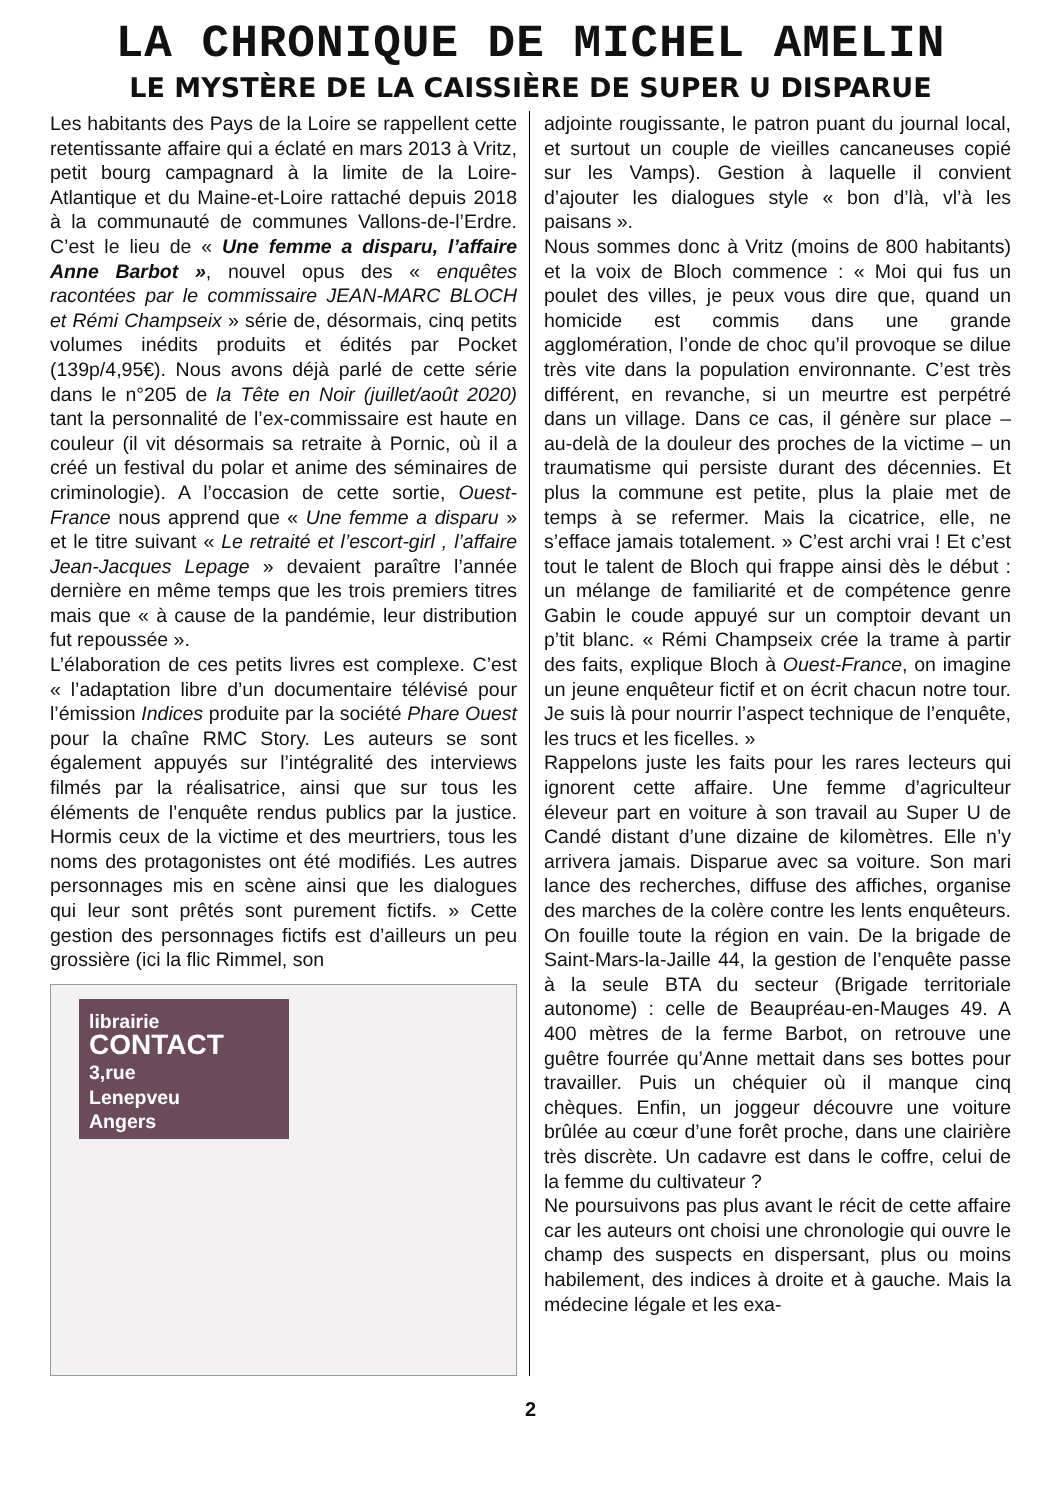LA CHRONIQUE DE MICHEL AMELIN
LE MYSTÈRE DE LA CAISSIÈRE DE SUPER U DISPARUE
Les habitants des Pays de la Loire se rappellent cette retentissante affaire qui a éclaté en mars 2013 à Vritz, petit bourg campagnard à la limite de la Loire-Atlantique et du Maine-et-Loire rattaché depuis 2018 à la communauté de communes Vallons-de-l’Erdre. C’est le lieu de « Une femme a disparu, l’affaire Anne Barbot », nouvel opus des « enquêtes racontées par le commissaire JEAN-MARC BLOCH et Rémi Champseix » série de, désormais, cinq petits volumes inédits produits et édités par Pocket (139p/4,95€). Nous avons déjà parlé de cette série dans le n°205 de la Tête en Noir (juillet/août 2020) tant la personnalité de l’ex-commissaire est haute en couleur (il vit désormais sa retraite à Pornic, où il a créé un festival du polar et anime des séminaires de criminologie). A l’occasion de cette sortie, Ouest-France nous apprend que « Une femme a disparu » et le titre suivant « Le retraité et l’escort-girl , l’affaire Jean-Jacques Lepage » devaient paraître l’année dernière en même temps que les trois premiers titres mais que « à cause de la pandémie, leur distribution fut repoussée ».
L’élaboration de ces petits livres est complexe. C’est « l’adaptation libre d’un documentaire télévisé pour l’émission Indices produite par la société Phare Ouest pour la chaîne RMC Story. Les auteurs se sont également appuyés sur l’intégralité des interviews filmés par la réalisatrice, ainsi que sur tous les éléments de l’enquête rendus publics par la justice. Hormis ceux de la victime et des meurtriers, tous les noms des protagonistes ont été modifiés. Les autres personnages mis en scène ainsi que les dialogues qui leur sont prêtés sont purement fictifs. » Cette gestion des personnages fictifs est d’ailleurs un peu grossière (ici la flic Rimmel, son
librairie
CONTACT
3,rue
Lenepveu
Angers
adjointe rougissante, le patron puant du journal local, et surtout un couple de vieilles cancaneuses copié sur les Vamps). Gestion à laquelle il convient d’ajouter les dialogues style « bon d’là, vl’à les paisans ».
Nous sommes donc à Vritz (moins de 800 habitants) et la voix de Bloch commence : « Moi qui fus un poulet des villes, je peux vous dire que, quand un homicide est commis dans une grande agglomération, l’onde de choc qu’il provoque se dilue très vite dans la population environnante. C’est très différent, en revanche, si un meurtre est perpétré dans un village. Dans ce cas, il génère sur place – au-delà de la douleur des proches de la victime – un traumatisme qui persiste durant des décennies. Et plus la commune est petite, plus la plaie met de temps à se refermer. Mais la cicatrice, elle, ne s’efface jamais totalement. » C’est archi vrai ! Et c’est tout le talent de Bloch qui frappe ainsi dès le début : un mélange de familiarité et de compétence genre Gabin le coude appuyé sur un comptoir devant un p’tit blanc. « Rémi Champseix crée la trame à partir des faits, explique Bloch à Ouest-France, on imagine un jeune enquêteur fictif et on écrit chacun notre tour. Je suis là pour nourrir l’aspect technique de l’enquête, les trucs et les ficelles. »
Rappelons juste les faits pour les rares lecteurs qui ignorent cette affaire. Une femme d’agriculteur éleveur part en voiture à son travail au Super U de Candé distant d’une dizaine de kilomètres. Elle n’y arrivera jamais. Disparue avec sa voiture. Son mari lance des recherches, diffuse des affiches, organise des marches de la colère contre les lents enquêteurs. On fouille toute la région en vain. De la brigade de Saint-Mars-la-Jaille 44, la gestion de l’enquête passe à la seule BTA du secteur (Brigade territoriale autonome) : celle de Beaupréau-en-Mauges 49. A 400 mètres de la ferme Barbot, on retrouve une guêtre fourrée qu’Anne mettait dans ses bottes pour travailler. Puis un chéquier où il manque cinq chèques. Enfin, un joggeur découvre une voiture brûlée au cœur d’une forêt proche, dans une clairière très discrète. Un cadavre est dans le coffre, celui de la femme du cultivateur ?
Ne poursuivons pas plus avant le récit de cette affaire car les auteurs ont choisi une chronologie qui ouvre le champ des suspects en dispersant, plus ou moins habilement, des indices à droite et à gauche. Mais la médecine légale et les exa-
2